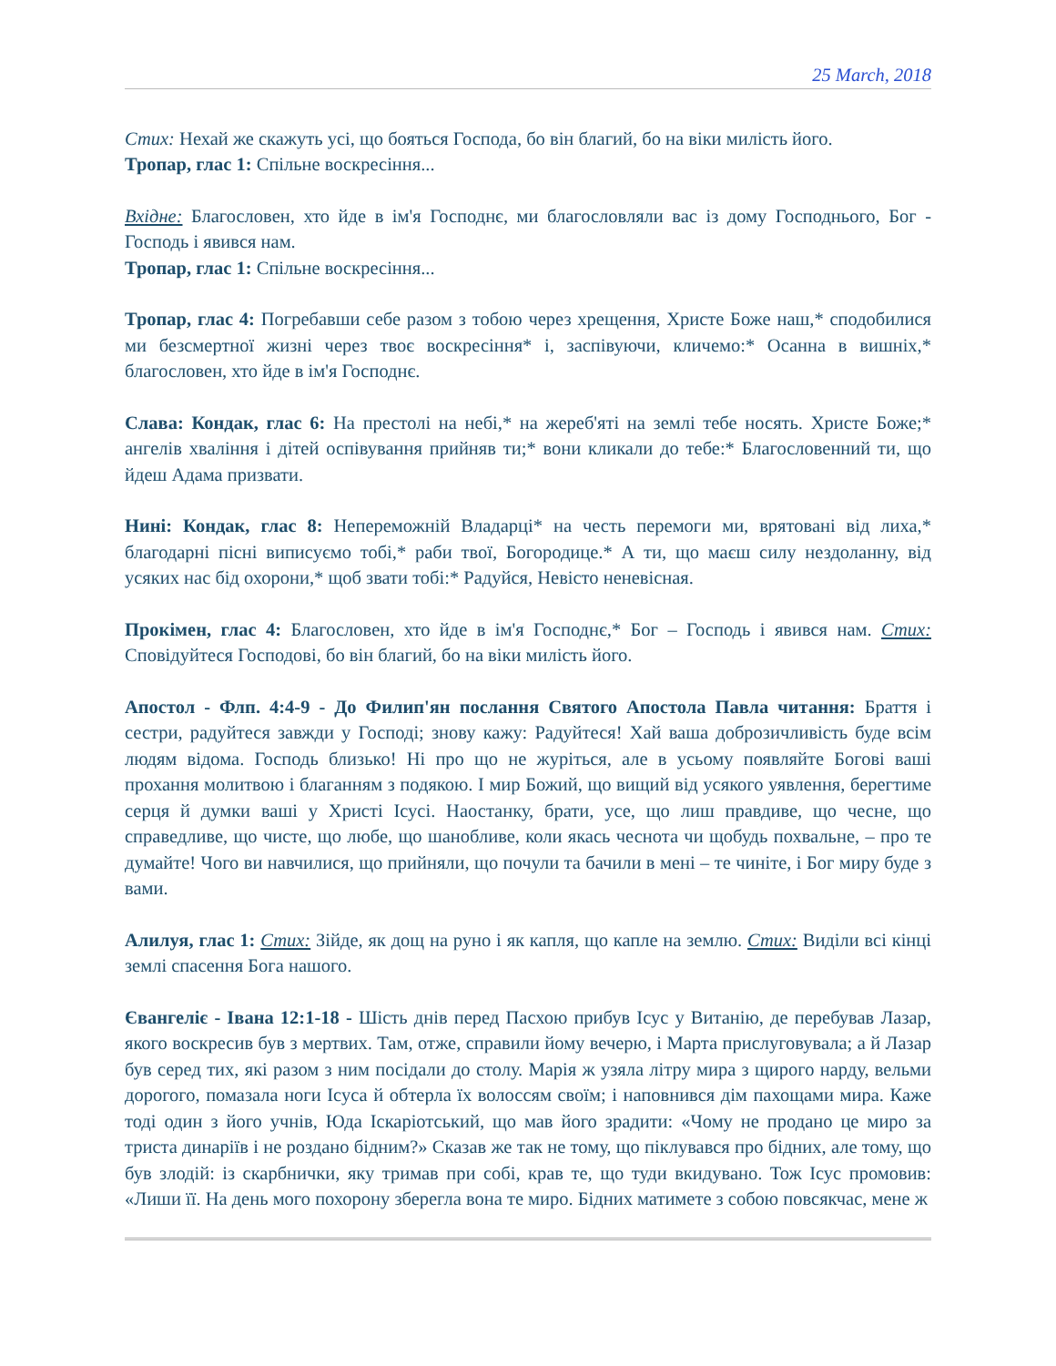25 March, 2018
Стих: Нехай же скажуть усі, що бояться Господа, бо він благий, бо на віки милість його.
Тропар, глас 1: Спільне воскресіння...
Вхідне: Благословен, хто йде в ім'я Господнє, ми благословляли вас із дому Господнього, Бог - Господь і явився нам.
Тропар, глас 1: Спільне воскресіння...
Тропар, глас 4: Погребавши себе разом з тобою через хрещення, Христе Боже наш,* сподобилися ми безсмертної жизні через твоє воскресіння* і, заспівуючи, кличемо:* Осанна в вишніх,* благословен, хто йде в ім'я Господнє.
Слава: Кондак, глас 6: На престолі на небі,* на жереб'яті на землі тебе носять. Христе Боже;* ангелів хваління і дітей оспівування прийняв ти;* вони кликали до тебе:* Благословенний ти, що йдеш Адама призвати.
Нині: Кондак, глас 8: Непереможній Владарці* на честь перемоги ми, врятовані від лиха,* благодарні пісні виписуємо тобі,* раби твої, Богородице.* А ти, що маєш силу нездоланну, від усяких нас бід охорони,* щоб звати тобі:* Радуйся, Невісто неневісная.
Прокімен, глас 4: Благословен, хто йде в ім'я Господнє,* Бог – Господь і явився нам. Стих: Сповідуйтеся Господові, бо він благий, бо на віки милість його.
Апостол - Флп. 4:4-9 - До Филип'ян послання Святого Апостола Павла читання: Браття і сестри, радуйтеся завжди у Господі; знову кажу: Радуйтеся! Хай ваша доброзичливість буде всім людям відома. Господь близько! Ні про що не журіться, але в усьому появляйте Богові ваші прохання молитвою і благанням з подякою. І мир Божий, що вищий від усякого уявлення, берегтиме серця й думки ваші у Христі Ісусі. Наостанку, брати, усе, що лиш правдиве, що чесне, що справедливе, що чисте, що любе, що шанобливе, коли якась чеснота чи щобудь похвальне, – про те думайте! Чого ви навчилися, що прийняли, що почули та бачили в мені – те чиніте, і Бог миру буде з вами.
Алилуя, глас 1: Стих: Зійде, як дощ на руно і як капля, що капле на землю. Стих: Виділи всі кінці землі спасення Бога нашого.
Євангеліє - Івана 12:1-18 - Шість днів перед Пасхою прибув Ісус у Витанію, де перебував Лазар, якого воскресив був з мертвих. Там, отже, справили йому вечерю, і Марта прислуговувала; а й Лазар був серед тих, які разом з ним посідали до столу. Марія ж узяла літру мира з щирого нарду, вельми дорогого, помазала ноги Ісуса й обтерла їх волоссям своїм; і наповнився дім пахощами мира. Каже тоді один з його учнів, Юда Іскаріотський, що мав його зрадити: «Чому не продано це миро за триста динаріїв і не роздано бідним?» Сказав же так не тому, що піклувався про бідних, але тому, що був злодій: із скарбнички, яку тримав при собі, крав те, що туди вкидувано. Тож Ісус промовив: «Лиши її. На день мого похорону зберегла вона те миро. Бідних матимете з собою повсякчас, мене ж